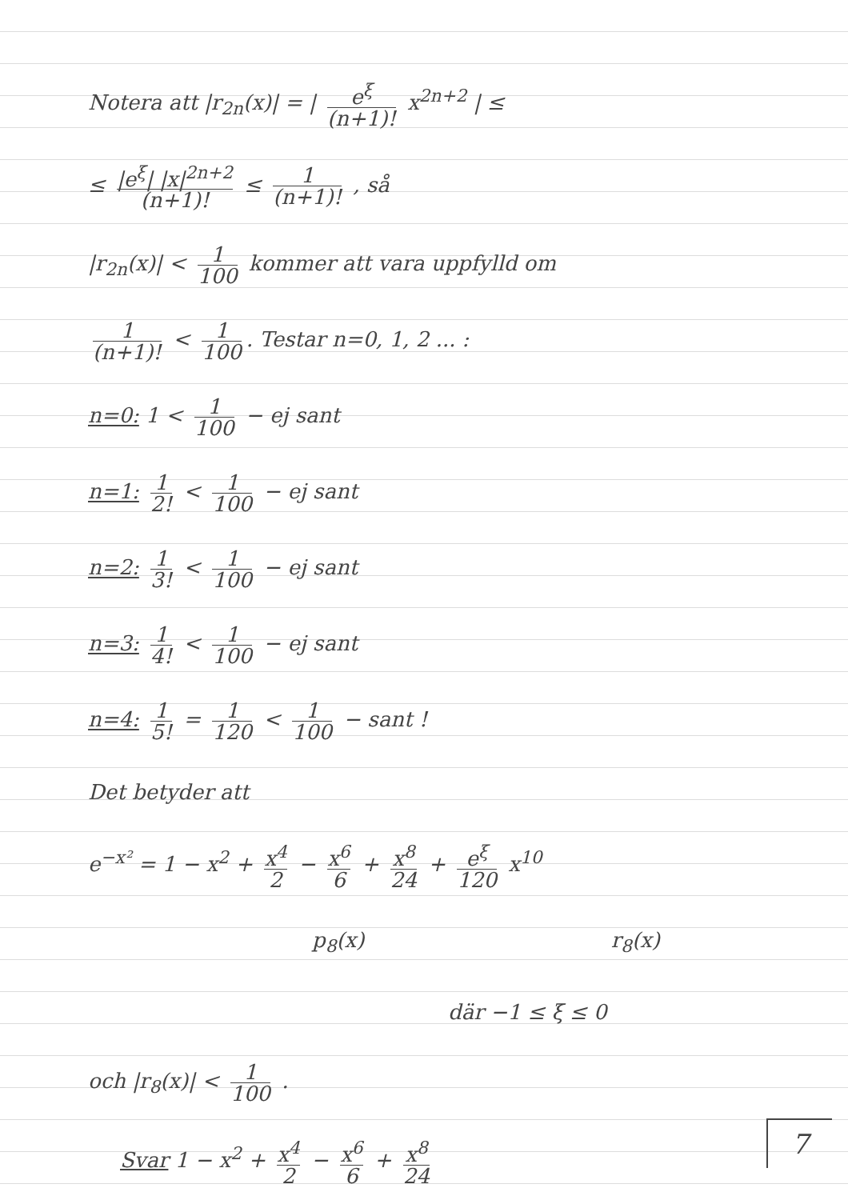Notera att |r<sub>2n</sub>(x)| = | e<sup>ξ</sup> (n+1)! x<sup>2n+2</sup> | ≤
≤ |e<sup>ξ</sup>| |x|<sup>2n+2</sup> (n+1)! ≤ 1 (n+1)! , så
|r<sub>2n</sub>(x)| < 1 100 kommer att vara uppfylld om
1 (n+1)! < 1 100. Testar n=0, 1, 2 ... :
n=0: 1 < 1 100 − ej sant
n=1: 1 2! < 1 100 − ej sant
n=2: 1 3! < 1 100 − ej sant
n=3: 1 4! < 1 100 − ej sant
n=4: 1 5! = 1 120 < 1 100 − sant !
Det betyder att
e<sup>−x²</sup> = 1 − x<sup>2</sup> + x<sup>4</sup> 2 − x<sup>6</sup> 6 + x<sup>8</sup> 24 + e<sup>ξ</sup> 120 x<sup>10</sup>
p<sub>8</sub>(x) r<sub>8</sub>(x)
där −1 ≤ ξ ≤ 0
och |r<sub>8</sub>(x)| < 1 100 .
Svar 1 − x<sup>2</sup> + x<sup>4</sup> 2 − x<sup>6</sup> 6 + x<sup>8</sup> 24
7